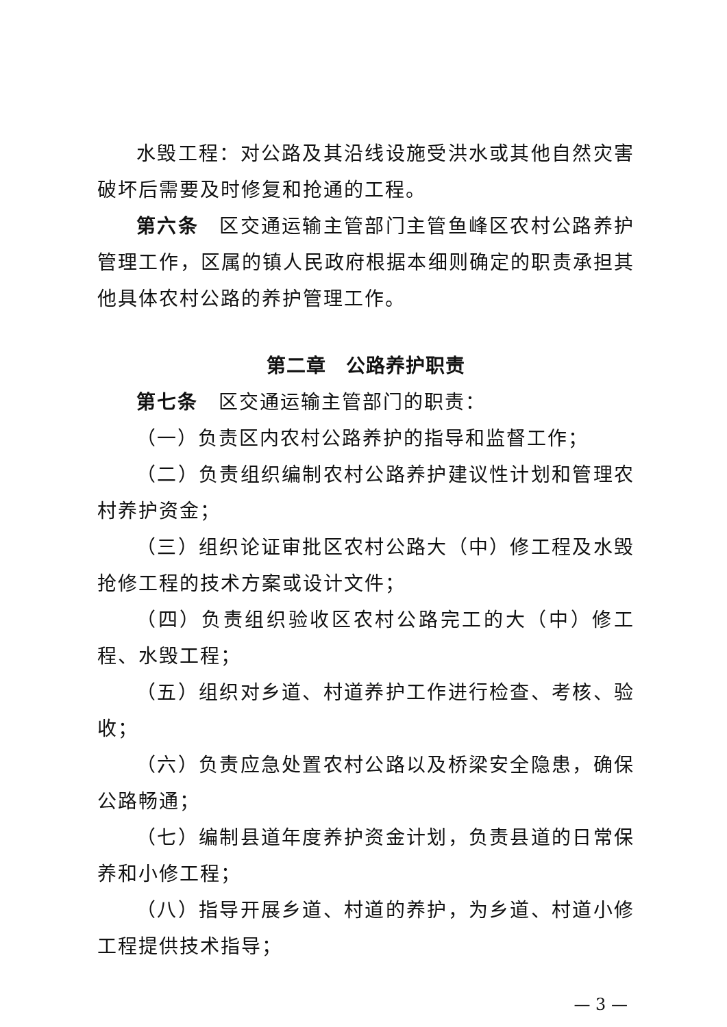水毁工程：对公路及其沿线设施受洪水或其他自然灾害破坏后需要及时修复和抢通的工程。
第六条　区交通运输主管部门主管鱼峰区农村公路养护管理工作，区属的镇人民政府根据本细则确定的职责承担其他具体农村公路的养护管理工作。
第二章　公路养护职责
第七条　区交通运输主管部门的职责：
（一）负责区内农村公路养护的指导和监督工作；
（二）负责组织编制农村公路养护建议性计划和管理农村养护资金；
（三）组织论证审批区农村公路大（中）修工程及水毁抢修工程的技术方案或设计文件；
（四）负责组织验收区农村公路完工的大（中）修工程、水毁工程；
（五）组织对乡道、村道养护工作进行检查、考核、验收；
（六）负责应急处置农村公路以及桥梁安全隐患，确保公路畅通；
（七）编制县道年度养护资金计划，负责县道的日常保养和小修工程；
（八）指导开展乡道、村道的养护，为乡道、村道小修工程提供技术指导；
— 3 —